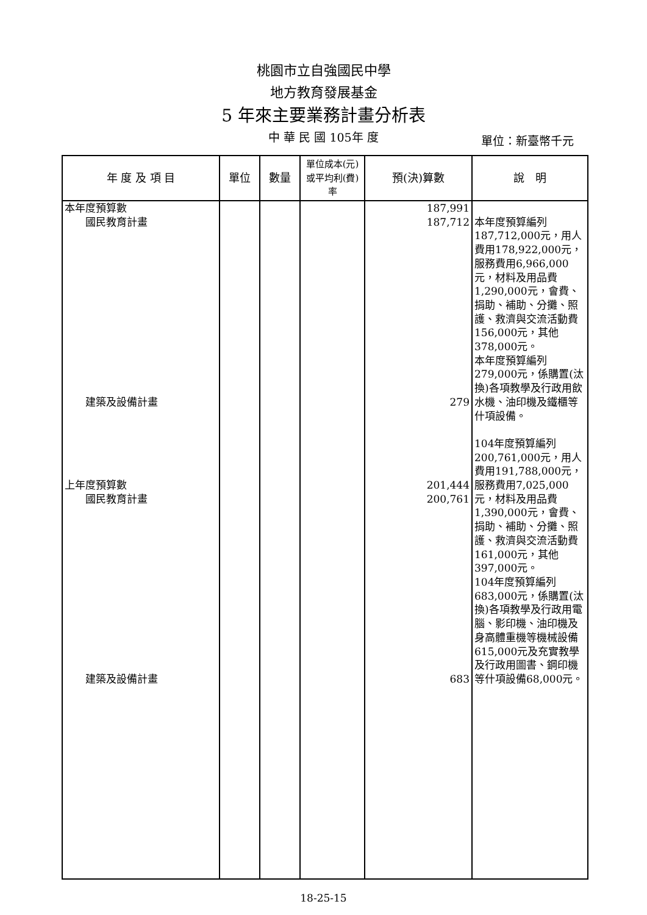桃園市立自強國民中學
地方教育發展基金
5 年來主要業務計畫分析表
中 華 民 國 105年 度 單位：新臺幣千元
| 年 度 及 項 目 | 單位 | 數量 | 單位成本(元)或平均利(費)率 | 預(決)算數 | 說 明 |
| --- | --- | --- | --- | --- | --- |
| 本年度預算數 國民教育計畫 建築及設備計畫 上年度預算數 國民教育計畫 建築及設備計畫 | | | | 187,991 187,712 279 201,444 200,761 683 | 本年度預算編列187,712,000元，用人費用178,922,000元，服務費用6,966,000元，材料及用品費1,290,000元，會費、捐助、補助、分攤、照護、救濟與交流活動費156,000元，其他378,000元。 本年度預算編列279,000元，係購置(汰換)各項教學及行政用飲水機、油印機及鐵櫃等什項設備。 104年度預算編列200,761,000元，用人費用191,788,000元，服務費用7,025,000元，材料及用品費1,390,000元，會費、捐助、補助、分攤、照護、救濟與交流活動費161,000元，其他397,000元。 104年度預算編列683,000元，係購置(汰換)各項教學及行政用電腦、影印機、油印機及身高體重機等機械設備615,000元及充實教學及行政用圖書、鋼印機等什項設備68,000元。 |
18-25-15